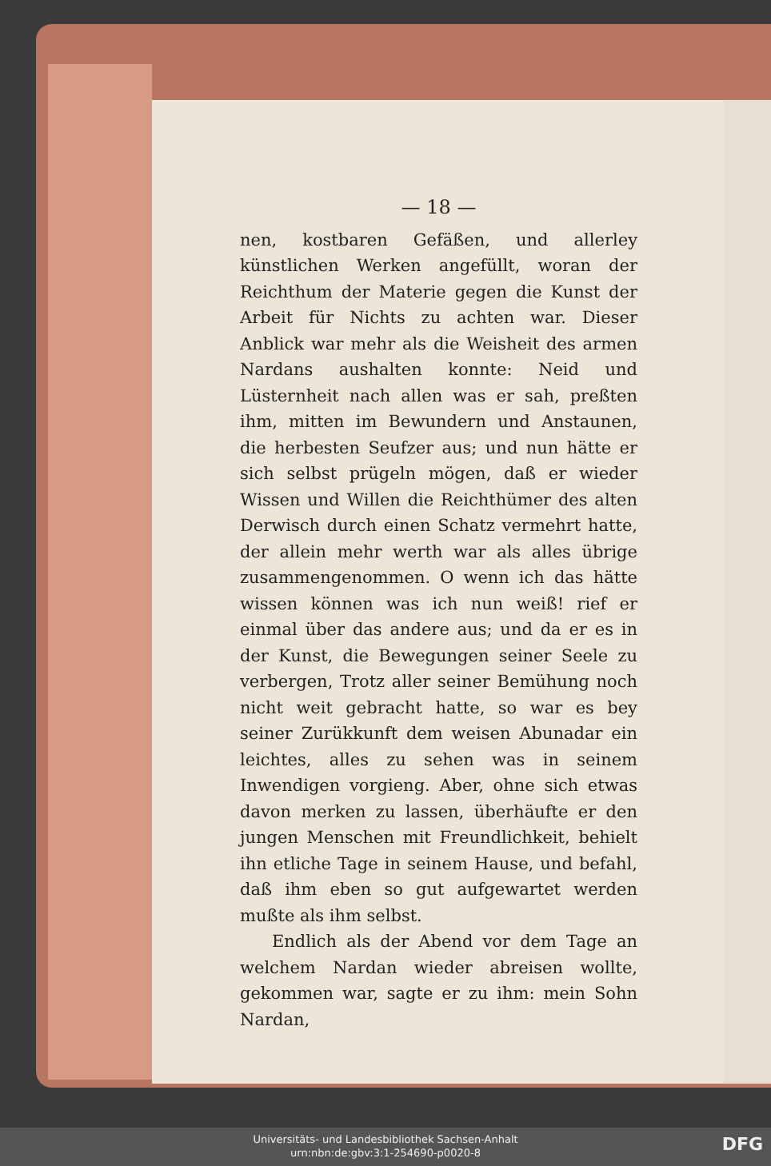— 18 —
nen, kostbaren Gefäßen, und allerley künstlichen Werken angefüllt, woran der Reichthum der Materie gegen die Kunst der Arbeit für Nichts zu achten war. Dieser Anblick war mehr als die Weisheit des armen Nardans aushalten konnte: Neid und Lüsternheit nach allen was er sah, preßten ihm, mitten im Bewundern und Anstaunen, die herbesten Seufzer aus; und nun hätte er sich selbst prügeln mögen, daß er wieder Wissen und Willen die Reichthümer des alten Derwisch durch einen Schatz vermehrt hatte, der allein mehr werth war als alles übrige zusammengenommen. O wenn ich das hätte wissen können was ich nun weiß! rief er einmal über das andere aus; und da er es in der Kunst, die Bewegungen seiner Seele zu verbergen, Trotz aller seiner Bemühung noch nicht weit gebracht hatte, so war es bey seiner Zurükkunft dem weisen Abunadar ein leichtes, alles zu sehen was in seinem Inwendigen vorgieng. Aber, ohne sich etwas davon merken zu lassen, überhäufte er den jungen Menschen mit Freundlichkeit, behielt ihn etliche Tage in seinem Hause, und befahl, daß ihm eben so gut aufgewartet werden mußte als ihm selbst.
Endlich als der Abend vor dem Tage an welchem Nardan wieder abreisen wollte, gekommen war, sagte er zu ihm: mein Sohn Nardan,
Universitäts- und Landesbibliothek Sachsen-Anhalt
urn:nbn:de:gbv:3:1-254690-p0020-8
DFG